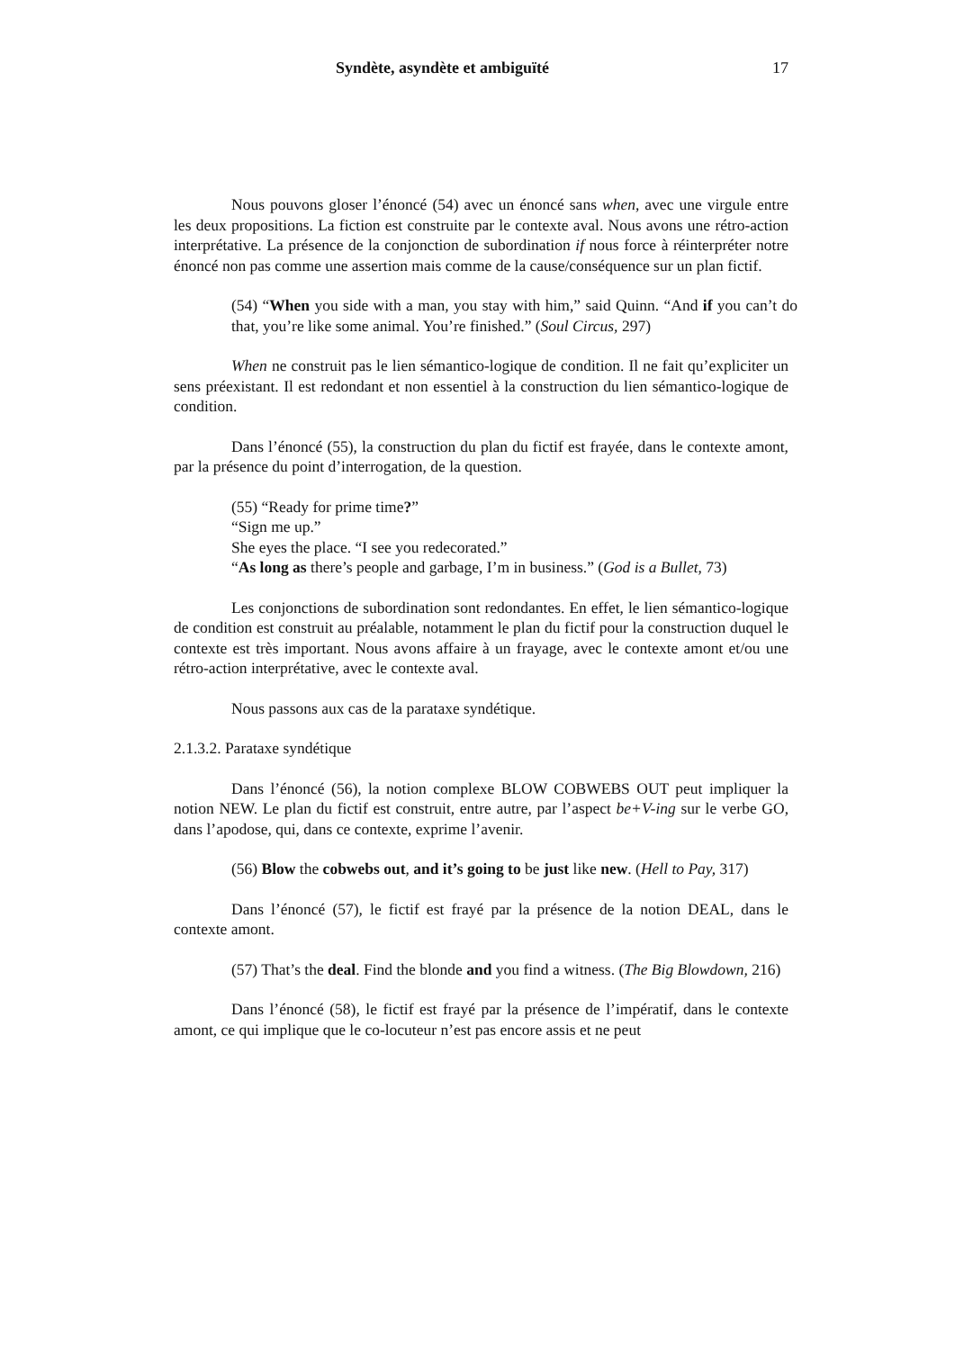Syndète, asyndète et ambiguïté 17
Nous pouvons gloser l’énoncé (54) avec un énoncé sans when, avec une virgule entre les deux propositions. La fiction est construite par le contexte aval. Nous avons une rétro-action interprétative. La présence de la conjonction de subordination if nous force à réinterpréter notre énoncé non pas comme une assertion mais comme de la cause/conséquence sur un plan fictif.
(54) “When you side with a man, you stay with him,” said Quinn. “And if you can’t do that, you’re like some animal. You’re finished.” (Soul Circus, 297)
When ne construit pas le lien sémantico-logique de condition. Il ne fait qu’expliciter un sens préexistant. Il est redondant et non essentiel à la construction du lien sémantico-logique de condition.
Dans l’énoncé (55), la construction du plan du fictif est frayée, dans le contexte amont, par la présence du point d’interrogation, de la question.
(55) “Ready for prime time?”
“Sign me up.”
She eyes the place. “I see you redecorated.”
“As long as there’s people and garbage, I’m in business.” (God is a Bullet, 73)
Les conjonctions de subordination sont redondantes. En effet, le lien sémantico-logique de condition est construit au préalable, notamment le plan du fictif pour la construction duquel le contexte est très important. Nous avons affaire à un frayage, avec le contexte amont et/ou une rétro-action interprétative, avec le contexte aval.
Nous passons aux cas de la parataxe syndétique.
2.1.3.2. Parataxe syndétique
Dans l’énoncé (56), la notion complexe BLOW COBWEBS OUT peut impliquer la notion NEW. Le plan du fictif est construit, entre autre, par l’aspect be+V-ing sur le verbe GO, dans l’apodose, qui, dans ce contexte, exprime l’avenir.
(56) Blow the cobwebs out, and it’s going to be just like new. (Hell to Pay, 317)
Dans l’énoncé (57), le fictif est frayé par la présence de la notion DEAL, dans le contexte amont.
(57) That’s the deal. Find the blonde and you find a witness. (The Big Blowdown, 216)
Dans l’énoncé (58), le fictif est frayé par la présence de l’impératif, dans le contexte amont, ce qui implique que le co-locuteur n’est pas encore assis et ne peut